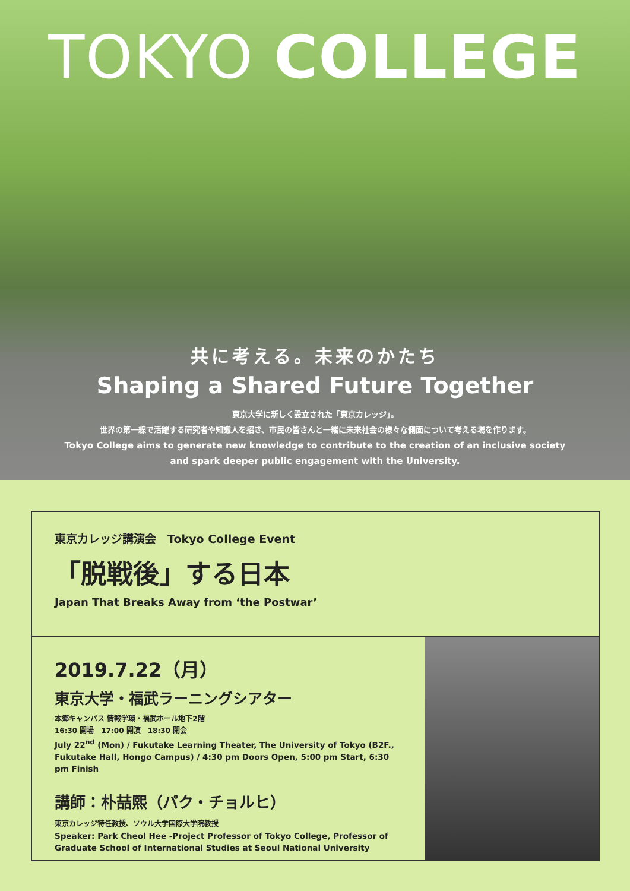TOKYO COLLEGE
共に考える。未来のかたち
Shaping a Shared Future Together
東京大学に新しく設立された「東京カレッジ」。
世界の第一線で活躍する研究者や知識人を招き、市民の皆さんと一緒に未来社会の様々な側面について考える場を作ります。
Tokyo College aims to generate new knowledge to contribute to the creation of an inclusive society
and spark deeper public engagement with the University.
東京カレッジ講演会　Tokyo College Event
「脱戦後」する日本
Japan That Breaks Away from ‘the Postwar’
2019.7.22（月）
東京大学・福武ラーニングシアター
本郷キャンパス 情報学環・福武ホール地下2階
16:30 開場　17:00 開演　18:30 閉会
July 22<sup>nd</sup> (Mon) / Fukutake Learning Theater, The University of Tokyo (B2F., Fukutake Hall, Hongo Campus) / 4:30 pm Doors Open, 5:00 pm Start, 6:30 pm Finish
講師：朴喆熙（パク・チョルヒ）
東京カレッジ特任教授、ソウル大学国際大学院教授
Speaker: Park Cheol Hee -Project Professor of Tokyo College, Professor of Graduate School of International Studies at Seoul National University